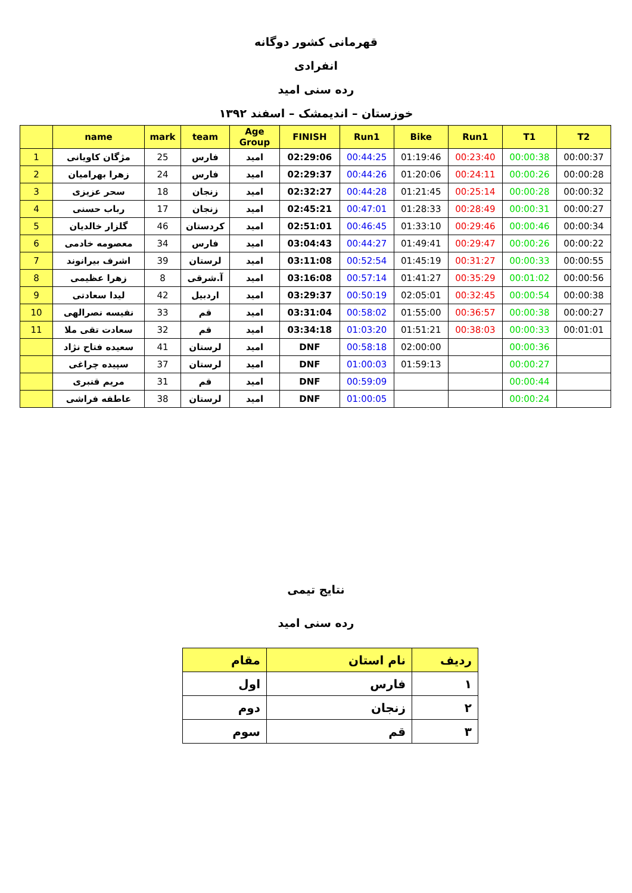قهرمانی کشور دوگانه
انفرادی
رده سنی امید
خوزستان – اندیمشک – اسفند ۱۳۹۲
| | name | mark | team | Age Group | FINISH | Run1 | Bike | Run1 | T1 | T2 |
| --- | --- | --- | --- | --- | --- | --- | --- | --- | --- | --- |
| 1 | مژگان کاویانی | 25 | فارس | امید | 02:29:06 | 00:44:25 | 01:19:46 | 00:23:40 | 00:00:38 | 00:00:37 |
| 2 | زهرا بهرامیان | 24 | فارس | امید | 02:29:37 | 00:44:26 | 01:20:06 | 00:24:11 | 00:00:26 | 00:00:28 |
| 3 | سحر عزیزی | 18 | زنجان | امید | 02:32:27 | 00:44:28 | 01:21:45 | 00:25:14 | 00:00:28 | 00:00:32 |
| 4 | رباب حسنی | 17 | زنجان | امید | 02:45:21 | 00:47:01 | 01:28:33 | 00:28:49 | 00:00:31 | 00:00:27 |
| 5 | گلزار خالدیان | 46 | کردستان | امید | 02:51:01 | 00:46:45 | 01:33:10 | 00:29:46 | 00:00:46 | 00:00:34 |
| 6 | معصومه خادمی | 34 | فارس | امید | 03:04:43 | 00:44:27 | 01:49:41 | 00:29:47 | 00:00:26 | 00:00:22 |
| 7 | اشرف بیرانوند | 39 | لرستان | امید | 03:11:08 | 00:52:54 | 01:45:19 | 00:31:27 | 00:00:33 | 00:00:55 |
| 8 | زهرا عظیمی | 8 | آ.شرقی | امید | 03:16:08 | 00:57:14 | 01:41:27 | 00:35:29 | 00:01:02 | 00:00:56 |
| 9 | لیدا سعادتی | 42 | اردبیل | امید | 03:29:37 | 00:50:19 | 02:05:01 | 00:32:45 | 00:00:54 | 00:00:38 |
| 10 | نفیسه نصرالهی | 33 | قم | امید | 03:31:04 | 00:58:02 | 01:55:00 | 00:36:57 | 00:00:38 | 00:00:27 |
| 11 | سعادت تقی ملا | 32 | قم | امید | 03:34:18 | 01:03:20 | 01:51:21 | 00:38:03 | 00:00:33 | 00:01:01 |
| | سعیده فتاح نژاد | 41 | لرستان | امید | DNF | 00:58:18 | 02:00:00 | | 00:00:36 | |
| | سپیده چراغی | 37 | لرستان | امید | DNF | 01:00:03 | 01:59:13 | | 00:00:27 | |
| | مریم قنبری | 31 | قم | امید | DNF | 00:59:09 | | | 00:00:44 | |
| | عاطفه فراشی | 38 | لرستان | امید | DNF | 01:00:05 | | | 00:00:24 | |
نتایج تیمی
رده سنی امید
| ردیف | نام استان | مقام |
| --- | --- | --- |
| ۱ | فارس | اول |
| ۲ | زنجان | دوم |
| ۳ | قم | سوم |